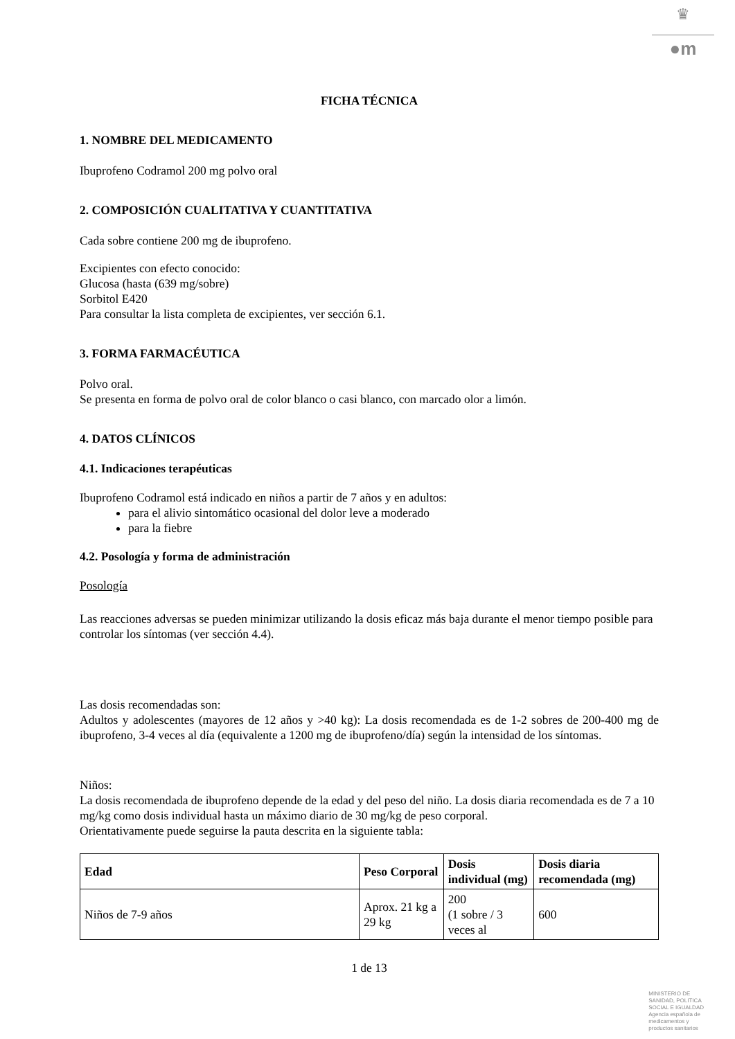♛
●m
FICHA TÉCNICA
1. NOMBRE DEL MEDICAMENTO
Ibuprofeno Codramol 200 mg polvo oral
2. COMPOSICIÓN CUALITATIVA Y CUANTITATIVA
Cada sobre contiene 200 mg de ibuprofeno.
Excipientes con efecto conocido:
Glucosa (hasta (639 mg/sobre)
Sorbitol E420
Para consultar la lista completa de excipientes, ver sección 6.1.
3. FORMA FARMACÉUTICA
Polvo oral.
Se presenta en forma de polvo oral de color blanco o casi blanco, con marcado olor a limón.
4. DATOS CLÍNICOS
4.1. Indicaciones terapéuticas
Ibuprofeno Codramol está indicado en niños a partir de 7 años y en adultos:
para el alivio sintomático ocasional del dolor leve a moderado
para la fiebre
4.2. Posología y forma de administración
Posología
Las reacciones adversas se pueden minimizar utilizando la dosis eficaz más baja durante el menor tiempo posible para controlar los síntomas (ver sección 4.4).
Las dosis recomendadas son:
Adultos y adolescentes (mayores de 12 años y >40 kg): La dosis recomendada es de 1-2 sobres de 200-400 mg de ibuprofeno, 3-4 veces al día (equivalente a 1200 mg de ibuprofeno/día) según la intensidad de los síntomas.
Niños:
La dosis recomendada de ibuprofeno depende de la edad y del peso del niño. La dosis diaria recomendada es de 7 a 10 mg/kg como dosis individual hasta un máximo diario de 30 mg/kg de peso corporal.
Orientativamente puede seguirse la pauta descrita en la siguiente tabla:
| Edad | Peso Corporal | Dosis individual (mg) | Dosis diaria recomendada (mg) |
| --- | --- | --- | --- |
| Niños de 7-9 años | Aprox. 21 kg a 29 kg | 200 (1 sobre / 3 veces al | 600 |
1 de 13
MINISTERIO DE
SANIDAD, POLITICA
SOCIAL E IGUALDAD
Agencia española de
medicamentos y
productos sanitarios